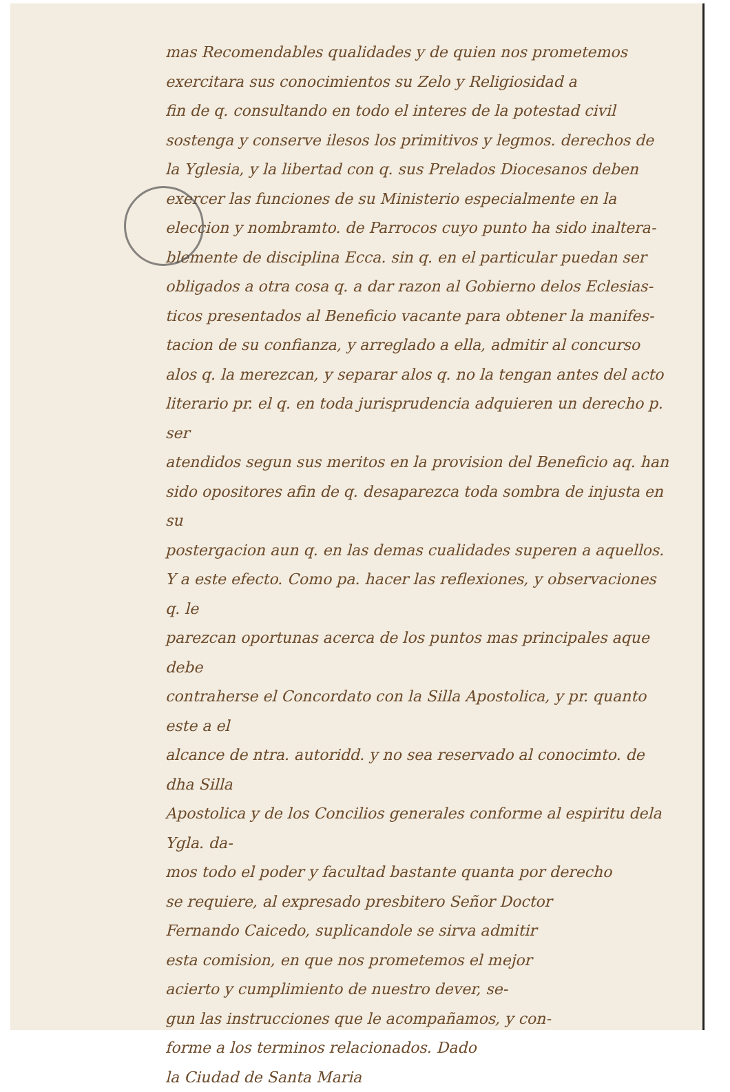mas Recomendables qualidades y de quien nos prometemos
exercitara sus conocimientos su Zelo y Religiosidad a
fin de q. consultando en todo el interes de la potestad civil
sostenga y conserve ilesos los primitivos y legmos. derechos de
la Yglesia, y la libertad con q. sus Prelados Diocesanos deben
exercer las funciones de su Ministerio especialmente en la
eleccion y nombramto. de Parrocos cuyo punto ha sido inaltera-
blemente de disciplina Ecca. sin q. en el particular puedan ser
obligados a otra cosa q. a dar razon al Gobierno delos Eclesias-
ticos presentados al Beneficio vacante para obtener la manifes-
tacion de su confianza, y arreglado a ella, admitir al concurso
alos q. la merezcan, y separar alos q. no la tengan antes del acto
literario pr. el q. en toda jurisprudencia adquieren un derecho p. ser
atendidos segun sus meritos en la provision del Beneficio aq. han
sido opositores afin de q. desaparezca toda sombra de injusta en su
postergacion aun q. en las demas cualidades superen a aquellos.
Y a este efecto. Como pa. hacer las reflexiones, y observaciones q. le
parezcan oportunas acerca de los puntos mas principales aque debe
contraherse el Concordato con la Silla Apostolica, y pr. quanto este a el
alcance de ntra. autoridd. y no sea reservado al conocimto. de dha Silla
Apostolica y de los Concilios generales conforme al espiritu dela Ygla. da-
mos todo el poder y facultad bastante quanta por derecho
se requiere, al expresado presbitero Señor Doctor
Fernando Caicedo, suplicandole se sirva admitir
esta comision, en que nos prometemos el mejor
acierto y cumplimiento de nuestro dever, se-
gun las instrucciones que le acompañamos, y con-
forme a los terminos relacionados. Dado
la Ciudad de Santa Maria